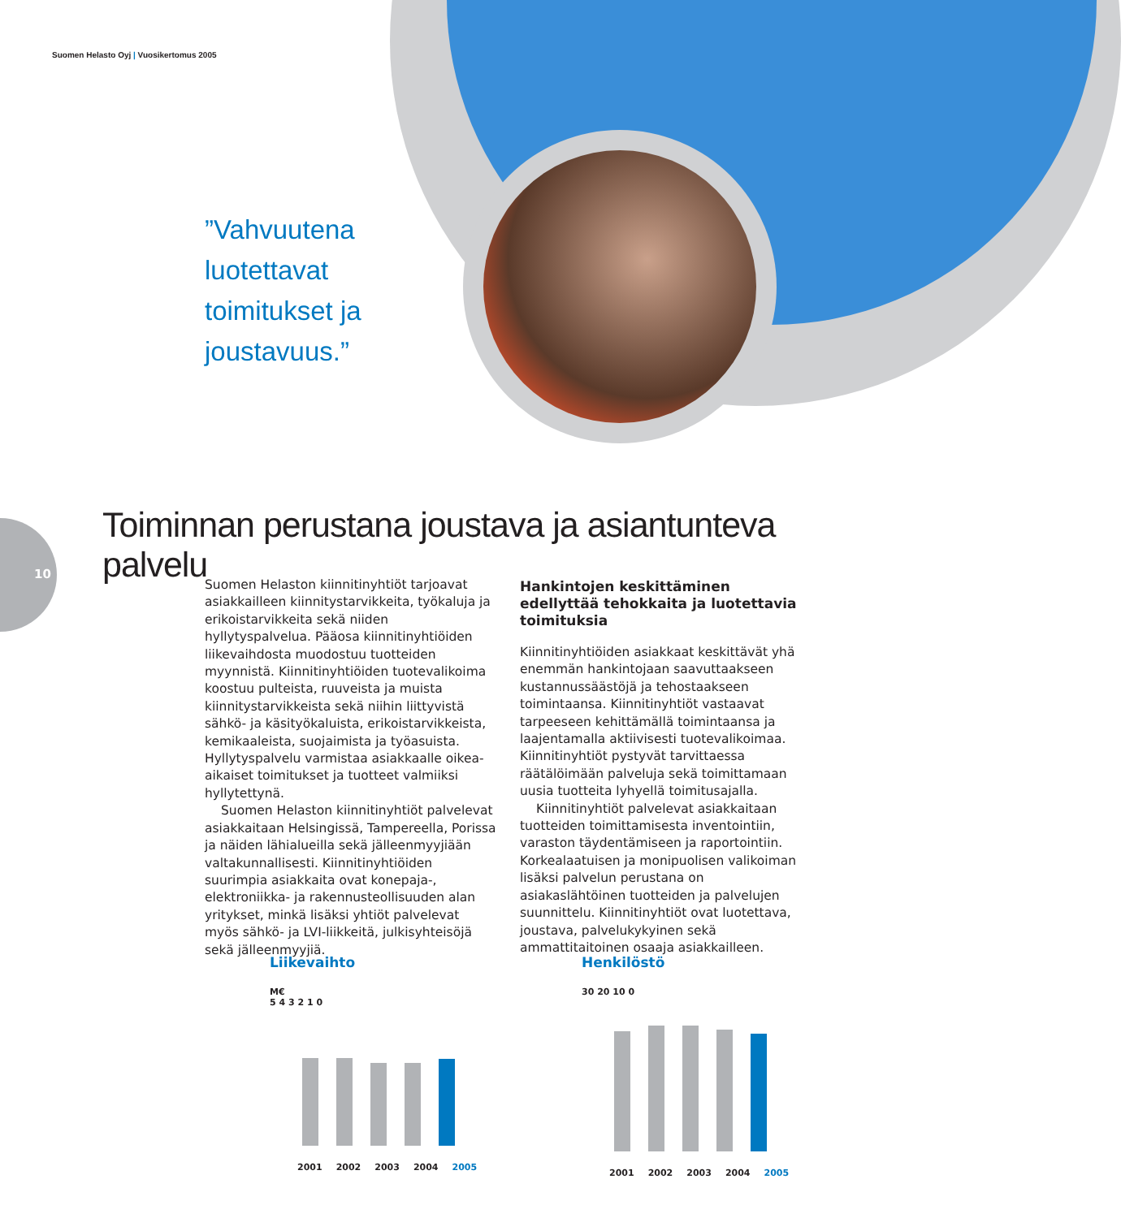Suomen Helasto Oyj | Vuosikertomus 2005
”Vahvuutena
luotettavat
toimitukset ja
joustavuus.”
10
Toiminnan perustana joustava ja asiantunteva palvelu
Suomen Helaston kiinnitinyhtiöt tarjoavat asiakkailleen kiinnitystarvikkeita, työkaluja ja erikoistarvikkeita sekä niiden hyllytyspalvelua. Pääosa kiinnitinyhtiöiden liikevaihdosta muodostuu tuotteiden myynnistä. Kiinnitinyhtiöiden tuotevalikoima koostuu pulteista, ruuveista ja muista kiinnitystarvikkeista sekä niihin liittyvistä sähkö- ja käsityökaluista, erikoistarvikkeista, kemikaaleista, suojaimista ja työasuista. Hyllytyspalvelu varmistaa asiakkaalle oikea-aikaiset toimitukset ja tuotteet valmiiksi hyllytettynä.
Suomen Helaston kiinnitinyhtiöt palvelevat asiakkaitaan Helsingissä, Tampereella, Porissa ja näiden lähialueilla sekä jälleenmyyjiään valtakunnallisesti. Kiinnitinyhtiöiden suurimpia asiakkaita ovat konepaja-, elektroniikka- ja rakennusteollisuuden alan yritykset, minkä lisäksi yhtiöt palvelevat myös sähkö- ja LVI-liikkeitä, julkisyhteisöjä sekä jälleenmyyjiä.
Hankintojen keskittäminen edellyttää tehokkaita ja luotettavia toimituksia
Kiinnitinyhtiöiden asiakkaat keskittävät yhä enemmän hankintojaan saavuttaakseen kustannussäästöjä ja tehostaakseen toimintaansa. Kiinnitinyhtiöt vastaavat tarpeeseen kehittämällä toimintaansa ja laajentamalla aktiivisesti tuotevalikoimaa. Kiinnitinyhtiöt pystyvät tarvittaessa räätälöimään palveluja sekä toimittamaan uusia tuotteita lyhyellä toimitusajalla.
Kiinnitinyhtiöt palvelevat asiakkaitaan tuotteiden toimittamisesta inventointiin, varaston täydentämiseen ja raportointiin. Korkealaatuisen ja monipuolisen valikoiman lisäksi palvelun perustana on asiakaslähtöinen tuotteiden ja palvelujen suunnittelu. Kiinnitinyhtiöt ovat luotettava, joustava, palvelukykyinen sekä ammattitaitoinen osaaja asiakkailleen.
Liikevaihto
M€
5 4 3 2 1 0
2001 2002 2003 2004 2005
Henkilöstö
30 20 10 0
2001 2002 2003 2004 2005